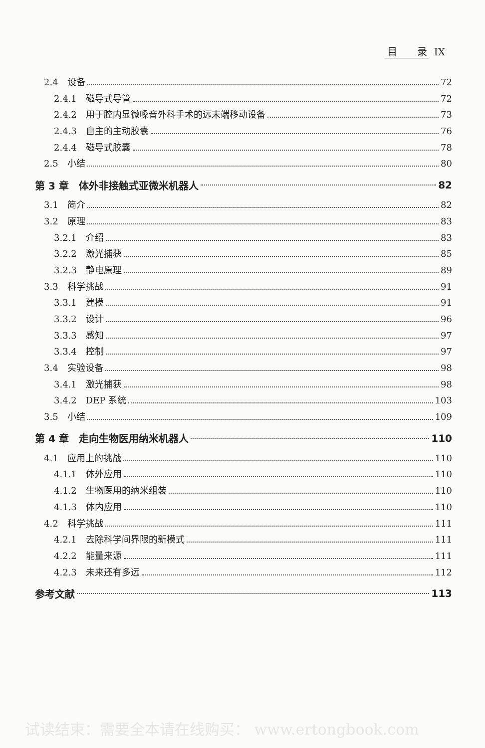目　　录 IX
2.4　设备 72
2.4.1　磁导式导管 72
2.4.2　用于腔内显微嗓音外科手术的远末端移动设备 73
2.4.3　自主的主动胶囊 76
2.4.4　磁导式胶囊 78
2.5　小结 80
第 3 章　体外非接触式亚微米机器人 82
3.1　简介 82
3.2　原理 83
3.2.1　介绍 83
3.2.2　激光捕获 85
3.2.3　静电原理 89
3.3　科学挑战 91
3.3.1　建模 91
3.3.2　设计 96
3.3.3　感知 97
3.3.4　控制 97
3.4　实验设备 98
3.4.1　激光捕获 98
3.4.2　DEP 系统 103
3.5　小结 109
第 4 章　走向生物医用纳米机器人 110
4.1　应用上的挑战 110
4.1.1　体外应用 110
4.1.2　生物医用的纳米组装 110
4.1.3　体内应用 110
4.2　科学挑战 111
4.2.1　去除科学间界限的新模式 111
4.2.2　能量来源 111
4.2.3　未来还有多远 112
参考文献 113
试读结束：需要全本请在线购买： www.ertongbook.com